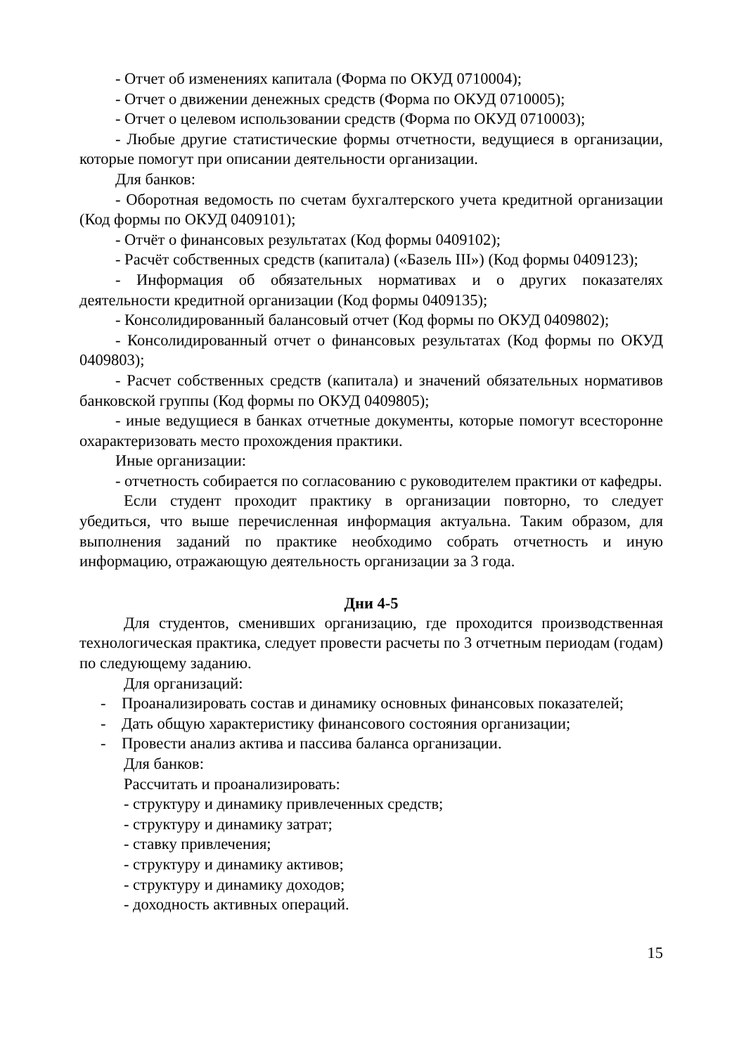- Отчет об изменениях капитала (Форма по ОКУД 0710004);
- Отчет о движении денежных средств (Форма по ОКУД 0710005);
- Отчет о целевом использовании средств (Форма по ОКУД 0710003);
- Любые другие статистические формы отчетности, ведущиеся в организации, которые помогут при описании деятельности организации.
Для банков:
- Оборотная ведомость по счетам бухгалтерского учета кредитной организации (Код формы по ОКУД 0409101);
- Отчёт о финансовых результатах (Код формы 0409102);
- Расчёт собственных средств (капитала) («Базель III») (Код формы 0409123);
- Информация об обязательных нормативах и о других показателях деятельности кредитной организации (Код формы 0409135);
- Консолидированный балансовый отчет (Код формы по ОКУД 0409802);
- Консолидированный отчет о финансовых результатах (Код формы по ОКУД 0409803);
- Расчет собственных средств (капитала) и значений обязательных нормативов банковской группы (Код формы по ОКУД 0409805);
- иные ведущиеся в банках отчетные документы, которые помогут всесторонне охарактеризовать место прохождения практики.
Иные организации:
- отчетность собирается по согласованию с руководителем практики от кафедры.
Если студент проходит практику в организации повторно, то следует убедиться, что выше перечисленная информация актуальна. Таким образом, для выполнения заданий по практике необходимо собрать отчетность и иную информацию, отражающую деятельность организации за 3 года.
Дни 4-5
Для студентов, сменивших организацию, где проходится производственная технологическая практика, следует провести расчеты по 3 отчетным периодам (годам) по следующему заданию.
Для организаций:
- Проанализировать состав и динамику основных финансовых показателей;
- Дать общую характеристику финансового состояния организации;
- Провести анализ актива и пассива баланса организации.
Для банков:
Рассчитать и проанализировать:
- структуру и динамику привлеченных средств;
- структуру и динамику затрат;
- ставку привлечения;
- структуру и динамику активов;
- структуру и динамику доходов;
- доходность активных операций.
15